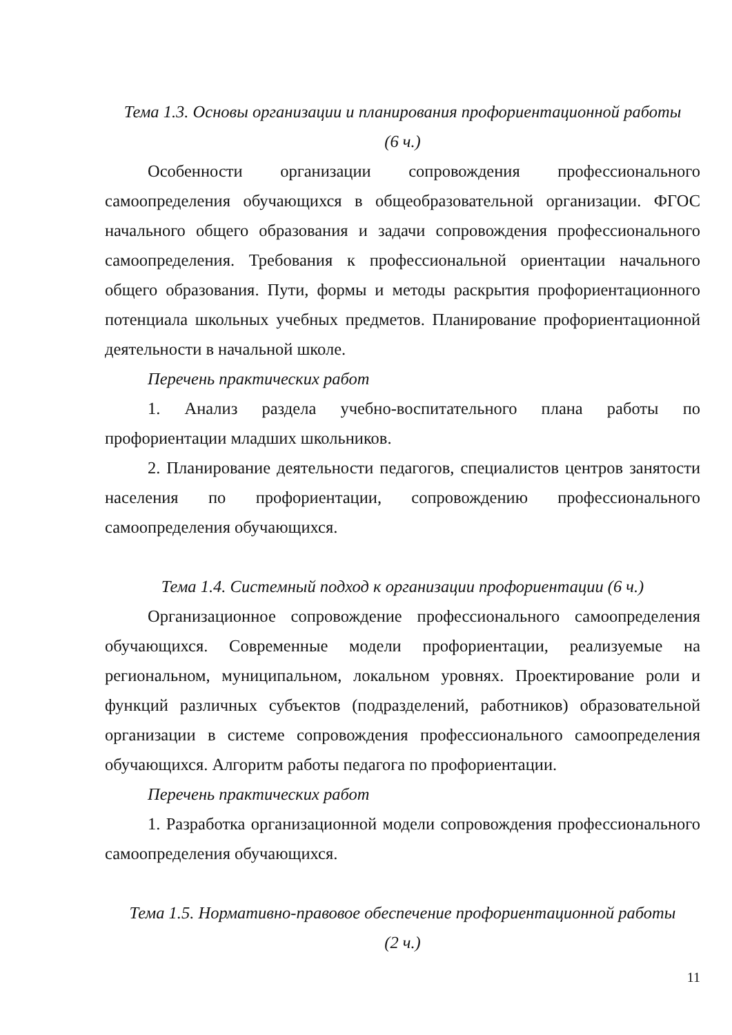Тема 1.3. Основы организации и планирования профориентационной работы
(6 ч.)
Особенности организации сопровождения профессионального самоопределения обучающихся в общеобразовательной организации. ФГОС начального общего образования и задачи сопровождения профессионального самоопределения. Требования к профессиональной ориентации начального общего образования. Пути, формы и методы раскрытия профориентационного потенциала школьных учебных предметов. Планирование профориентационной деятельности в начальной школе.
Перечень практических работ
1. Анализ раздела учебно-воспитательного плана работы по профориентации младших школьников.
2. Планирование деятельности педагогов, специалистов центров занятости населения по профориентации, сопровождению профессионального самоопределения обучающихся.
Тема 1.4. Системный подход к организации профориентации (6 ч.)
Организационное сопровождение профессионального самоопределения обучающихся. Современные модели профориентации, реализуемые на региональном, муниципальном, локальном уровнях. Проектирование роли и функций различных субъектов (подразделений, работников) образовательной организации в системе сопровождения профессионального самоопределения обучающихся. Алгоритм работы педагога по профориентации.
Перечень практических работ
1. Разработка организационной модели сопровождения профессионального самоопределения обучающихся.
Тема 1.5. Нормативно-правовое обеспечение профориентационной работы
(2 ч.)
11